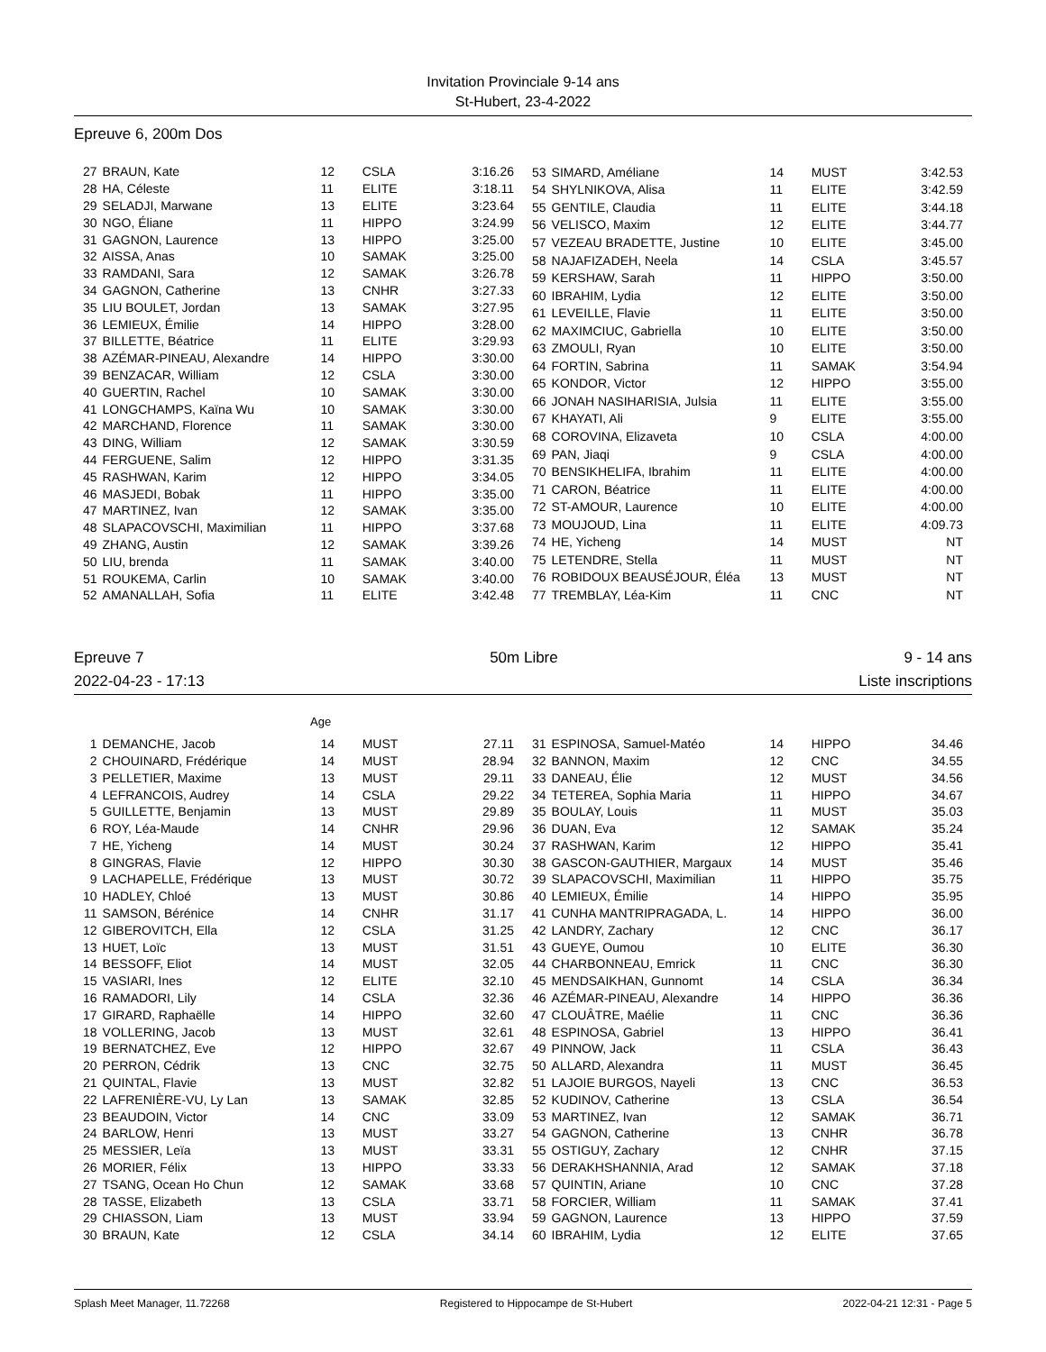Invitation Provinciale 9-14 ans
St-Hubert, 23-4-2022
Epreuve 6, 200m Dos
| 27 | BRAUN, Kate | 12 | CSLA | 3:16.26 |
| 28 | HA, Céleste | 11 | ELITE | 3:18.11 |
| 29 | SELADJI, Marwane | 13 | ELITE | 3:23.64 |
| 30 | NGO, Éliane | 11 | HIPPO | 3:24.99 |
| 31 | GAGNON, Laurence | 13 | HIPPO | 3:25.00 |
| 32 | AISSA, Anas | 10 | SAMAK | 3:25.00 |
| 33 | RAMDANI, Sara | 12 | SAMAK | 3:26.78 |
| 34 | GAGNON, Catherine | 13 | CNHR | 3:27.33 |
| 35 | LIU BOULET, Jordan | 13 | SAMAK | 3:27.95 |
| 36 | LEMIEUX, Émilie | 14 | HIPPO | 3:28.00 |
| 37 | BILLETTE, Béatrice | 11 | ELITE | 3:29.93 |
| 38 | AZÉMAR-PINEAU, Alexandre | 14 | HIPPO | 3:30.00 |
| 39 | BENZACAR, William | 12 | CSLA | 3:30.00 |
| 40 | GUERTIN, Rachel | 10 | SAMAK | 3:30.00 |
| 41 | LONGCHAMPS, Kaïna Wu | 10 | SAMAK | 3:30.00 |
| 42 | MARCHAND, Florence | 11 | SAMAK | 3:30.00 |
| 43 | DING, William | 12 | SAMAK | 3:30.59 |
| 44 | FERGUENE, Salim | 12 | HIPPO | 3:31.35 |
| 45 | RASHWAN, Karim | 12 | HIPPO | 3:34.05 |
| 46 | MASJEDI, Bobak | 11 | HIPPO | 3:35.00 |
| 47 | MARTINEZ, Ivan | 12 | SAMAK | 3:35.00 |
| 48 | SLAPACOVSCHI, Maximilian | 11 | HIPPO | 3:37.68 |
| 49 | ZHANG, Austin | 12 | SAMAK | 3:39.26 |
| 50 | LIU, brenda | 11 | SAMAK | 3:40.00 |
| 51 | ROUKEMA, Carlin | 10 | SAMAK | 3:40.00 |
| 52 | AMANALLAH, Sofia | 11 | ELITE | 3:42.48 |
| 53 | SIMARD, Améliane | 14 | MUST | 3:42.53 |
| 54 | SHYLNIKOVA, Alisa | 11 | ELITE | 3:42.59 |
| 55 | GENTILE, Claudia | 11 | ELITE | 3:44.18 |
| 56 | VELISCO, Maxim | 12 | ELITE | 3:44.77 |
| 57 | VEZEAU BRADETTE, Justine | 10 | ELITE | 3:45.00 |
| 58 | NAJAFIZADEH, Neela | 14 | CSLA | 3:45.57 |
| 59 | KERSHAW, Sarah | 11 | HIPPO | 3:50.00 |
| 60 | IBRAHIM, Lydia | 12 | ELITE | 3:50.00 |
| 61 | LEVEILLE, Flavie | 11 | ELITE | 3:50.00 |
| 62 | MAXIMCIUC, Gabriella | 10 | ELITE | 3:50.00 |
| 63 | ZMOULI, Ryan | 10 | ELITE | 3:50.00 |
| 64 | FORTIN, Sabrina | 11 | SAMAK | 3:54.94 |
| 65 | KONDOR, Victor | 12 | HIPPO | 3:55.00 |
| 66 | JONAH NASIHARISIA, Julsia | 11 | ELITE | 3:55.00 |
| 67 | KHAYATI, Ali | 9 | ELITE | 3:55.00 |
| 68 | COROVINA, Elizaveta | 10 | CSLA | 4:00.00 |
| 69 | PAN, Jiaqi | 9 | CSLA | 4:00.00 |
| 70 | BENSIKHELIFA, Ibrahim | 11 | ELITE | 4:00.00 |
| 71 | CARON, Béatrice | 11 | ELITE | 4:00.00 |
| 72 | ST-AMOUR, Laurence | 10 | ELITE | 4:00.00 |
| 73 | MOUJOUD, Lina | 11 | ELITE | 4:09.73 |
| 74 | HE, Yicheng | 14 | MUST | NT |
| 75 | LETENDRE, Stella | 11 | MUST | NT |
| 76 | ROBIDOUX BEAUSÉJOUR, Éléa | 13 | MUST | NT |
| 77 | TREMBLAY, Léa-Kim | 11 | CNC | NT |
Epreuve 7 50m Libre 9 - 14 ans
2022-04-23 - 17:13 Liste inscriptions
Age
| 1 | DEMANCHE, Jacob | 14 | MUST | 27.11 |
| 2 | CHOUINARD, Frédérique | 14 | MUST | 28.94 |
| 3 | PELLETIER, Maxime | 13 | MUST | 29.11 |
| 4 | LEFRANCOIS, Audrey | 14 | CSLA | 29.22 |
| 5 | GUILLETTE, Benjamin | 13 | MUST | 29.89 |
| 6 | ROY, Léa-Maude | 14 | CNHR | 29.96 |
| 7 | HE, Yicheng | 14 | MUST | 30.24 |
| 8 | GINGRAS, Flavie | 12 | HIPPO | 30.30 |
| 9 | LACHAPELLE, Frédérique | 13 | MUST | 30.72 |
| 10 | HADLEY, Chloé | 13 | MUST | 30.86 |
| 11 | SAMSON, Bérénice | 14 | CNHR | 31.17 |
| 12 | GIBEROVITCH, Ella | 12 | CSLA | 31.25 |
| 13 | HUET, Loïc | 13 | MUST | 31.51 |
| 14 | BESSOFF, Eliot | 14 | MUST | 32.05 |
| 15 | VASIARI, Ines | 12 | ELITE | 32.10 |
| 16 | RAMADORI, Lily | 14 | CSLA | 32.36 |
| 17 | GIRARD, Raphaëlle | 14 | HIPPO | 32.60 |
| 18 | VOLLERING, Jacob | 13 | MUST | 32.61 |
| 19 | BERNATCHEZ, Eve | 12 | HIPPO | 32.67 |
| 20 | PERRON, Cédrik | 13 | CNC | 32.75 |
| 21 | QUINTAL, Flavie | 13 | MUST | 32.82 |
| 22 | LAFRENIÈRE-VU, Ly Lan | 13 | SAMAK | 32.85 |
| 23 | BEAUDOIN, Victor | 14 | CNC | 33.09 |
| 24 | BARLOW, Henri | 13 | MUST | 33.27 |
| 25 | MESSIER, Leïa | 13 | MUST | 33.31 |
| 26 | MORIER, Félix | 13 | HIPPO | 33.33 |
| 27 | TSANG, Ocean Ho Chun | 12 | SAMAK | 33.68 |
| 28 | TASSE, Elizabeth | 13 | CSLA | 33.71 |
| 29 | CHIASSON, Liam | 13 | MUST | 33.94 |
| 30 | BRAUN, Kate | 12 | CSLA | 34.14 |
| 31 | ESPINOSA, Samuel-Matéo | 14 | HIPPO | 34.46 |
| 32 | BANNON, Maxim | 12 | CNC | 34.55 |
| 33 | DANEAU, Élie | 12 | MUST | 34.56 |
| 34 | TETEREA, Sophia Maria | 11 | HIPPO | 34.67 |
| 35 | BOULAY, Louis | 11 | MUST | 35.03 |
| 36 | DUAN, Eva | 12 | SAMAK | 35.24 |
| 37 | RASHWAN, Karim | 12 | HIPPO | 35.41 |
| 38 | GASCON-GAUTHIER, Margaux | 14 | MUST | 35.46 |
| 39 | SLAPACOVSCHI, Maximilian | 11 | HIPPO | 35.75 |
| 40 | LEMIEUX, Émilie | 14 | HIPPO | 35.95 |
| 41 | CUNHA MANTRIPRAGADA, L. | 14 | HIPPO | 36.00 |
| 42 | LANDRY, Zachary | 12 | CNC | 36.17 |
| 43 | GUEYE, Oumou | 10 | ELITE | 36.30 |
| 44 | CHARBONNEAU, Emrick | 11 | CNC | 36.30 |
| 45 | MENDSAIKHAN, Gunnomt | 14 | CSLA | 36.34 |
| 46 | AZÉMAR-PINEAU, Alexandre | 14 | HIPPO | 36.36 |
| 47 | CLOUÂTRE, Maélie | 11 | CNC | 36.36 |
| 48 | ESPINOSA, Gabriel | 13 | HIPPO | 36.41 |
| 49 | PINNOW, Jack | 11 | CSLA | 36.43 |
| 50 | ALLARD, Alexandra | 11 | MUST | 36.45 |
| 51 | LAJOIE BURGOS, Nayeli | 13 | CNC | 36.53 |
| 52 | KUDINOV, Catherine | 13 | CSLA | 36.54 |
| 53 | MARTINEZ, Ivan | 12 | SAMAK | 36.71 |
| 54 | GAGNON, Catherine | 13 | CNHR | 36.78 |
| 55 | OSTIGUY, Zachary | 12 | CNHR | 37.15 |
| 56 | DERAKHSHANNIA, Arad | 12 | SAMAK | 37.18 |
| 57 | QUINTIN, Ariane | 10 | CNC | 37.28 |
| 58 | FORCIER, William | 11 | SAMAK | 37.41 |
| 59 | GAGNON, Laurence | 13 | HIPPO | 37.59 |
| 60 | IBRAHIM, Lydia | 12 | ELITE | 37.65 |
Splash Meet Manager, 11.72268 Registered to Hippocampe de St-Hubert 2022-04-21 12:31 - Page 5